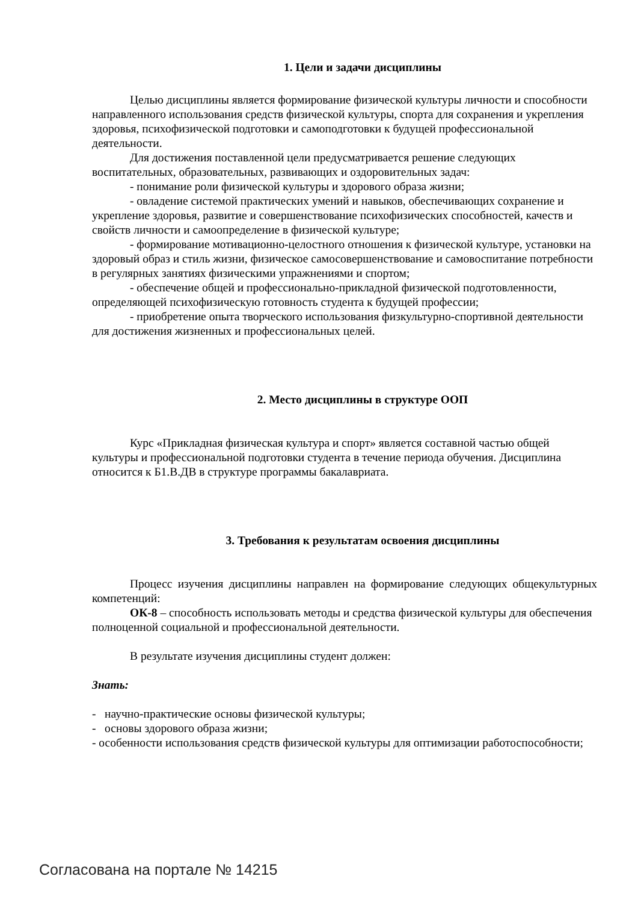1. Цели и задачи дисциплины
Целью дисциплины является формирование физической культуры личности и способности направленного использования средств физической культуры, спорта для сохранения и укрепления здоровья, психофизической подготовки и самоподготовки к будущей профессиональной деятельности.
Для достижения поставленной цели предусматривается решение следующих воспитательных, образовательных, развивающих и оздоровительных задач:
- понимание роли физической культуры и здорового образа жизни;
- овладение системой практических умений и навыков, обеспечивающих сохранение и укрепление здоровья, развитие и совершенствование психофизических способностей, качеств и свойств личности и самоопределение в физической культуре;
- формирование мотивационно-целостного отношения к физической культуре, установки на здоровый образ и стиль жизни, физическое самосовершенствование и самовоспитание потребности в регулярных занятиях физическими упражнениями и спортом;
- обеспечение общей и профессионально-прикладной физической подготовленности, определяющей психофизическую готовность студента к будущей профессии;
- приобретение опыта творческого использования физкультурно-спортивной деятельности для достижения жизненных и профессиональных целей.
2. Место дисциплины в структуре ООП
Курс «Прикладная физическая культура и спорт» является составной частью общей культуры и профессиональной подготовки студента в течение периода обучения. Дисциплина относится к Б1.В.ДВ в структуре программы бакалавриата.
3. Требования к результатам освоения дисциплины
Процесс изучения дисциплины направлен на формирование следующих общекультурных компетенций:
ОК-8 – способность использовать методы и средства физической культуры для обеспечения полноценной социальной и профессиональной деятельности.
В результате изучения дисциплины студент должен:
Знать:
- научно-практические основы физической культуры;
- основы здорового образа жизни;
- особенности использования средств физической культуры для оптимизации работоспособности;
Согласована на портале № 14215